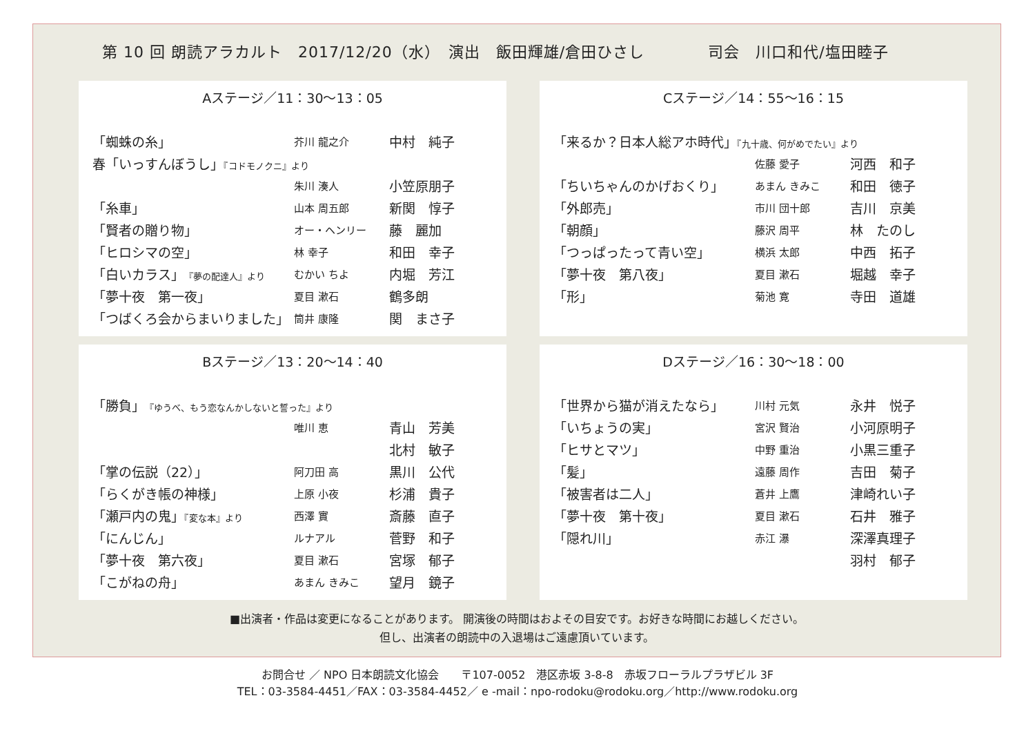第 10 回 朗読アラカルト　2017/12/20（水）　演出　飯田輝雄/倉田ひさし　　　　司会　川口和代/塩田睦子
Aステージ／11：30〜13：05
| 「蜘蛛の糸」 | 芥川 龍之介 | 中村 純子 |
| 春「いっすんぼうし」 『コドモノクニ』より | | |
| | 朱川 湊人 | 小笠原朋子 |
| 「糸車」 | 山本 周五郎 | 新関 惇子 |
| 「賢者の贈り物」 | オー・ヘンリー | 藤 麗加 |
| 「ヒロシマの空」 | 林 幸子 | 和田 幸子 |
| 「白いカラス」 『夢の配達人』より | むかい ちよ | 内堀 芳江 |
| 「夢十夜 第一夜」 | 夏目 漱石 | 鶴多朗 |
| 「つばくろ会からまいりました」 | 筒井 康隆 | 関 まさ子 |
Cステージ／14：55〜16：15
| 「来るか？日本人総アホ時代」 『九十歳、何がめでたい』より | | |
| | 佐藤 愛子 | 河西 和子 |
| 「ちいちゃんのかげおくり」 | あまん きみこ | 和田 徳子 |
| 「外郎売」 | 市川 団十郎 | 吉川 京美 |
| 「朝顔」 | 藤沢 周平 | 林 たのし |
| 「つっぱったって青い空」 | 横浜 太郎 | 中西 拓子 |
| 「夢十夜 第八夜」 | 夏目 漱石 | 堀越 幸子 |
| 「形」 | 菊池 寛 | 寺田 道雄 |
Bステージ／13：20〜14：40
| 「勝負」 『ゆうべ、もう恋なんかしないと誓った』より | | |
| | 唯川 恵 | 青山 芳美 |
| | | 北村 敏子 |
| 「掌の伝説（22）」 | 阿刀田 高 | 黒川 公代 |
| 「らくがき帳の神様」 | 上原 小夜 | 杉浦 貴子 |
| 「瀬戸内の鬼」 『変な本』より | 西澤 實 | 斎藤 直子 |
| 「にんじん」 | ルナアル | 菅野 和子 |
| 「夢十夜 第六夜」 | 夏目 漱石 | 宮塚 郁子 |
| 「こがねの舟」 | あまん きみこ | 望月 鏡子 |
Dステージ／16：30〜18：00
| 「世界から猫が消えたなら」 | 川村 元気 | 永井 悦子 |
| 「いちょうの実」 | 宮沢 賢治 | 小河原明子 |
| 「ヒサとマツ」 | 中野 重治 | 小黒三重子 |
| 「髪」 | 遠藤 周作 | 吉田 菊子 |
| 「被害者は二人」 | 蒼井 上鷹 | 津崎れい子 |
| 「夢十夜 第十夜」 | 夏目 漱石 | 石井 雅子 |
| 「隠れ川」 | 赤江 瀑 | 深澤真理子 |
| | | 羽村 郁子 |
■出演者・作品は変更になることがあります。 開演後の時間はおよその目安です。お好きな時間にお越しください。
但し、出演者の朗読中の入退場はご遠慮頂いています。
お問合せ ／ NPO 日本朗読文化協会　　〒107-0052　港区赤坂 3-8-8　赤坂フローラルプラザビル 3F
TEL：03-3584-4451／FAX：03-3584-4452／ e -mail：npo-rodoku@rodoku.org／http://www.rodoku.org